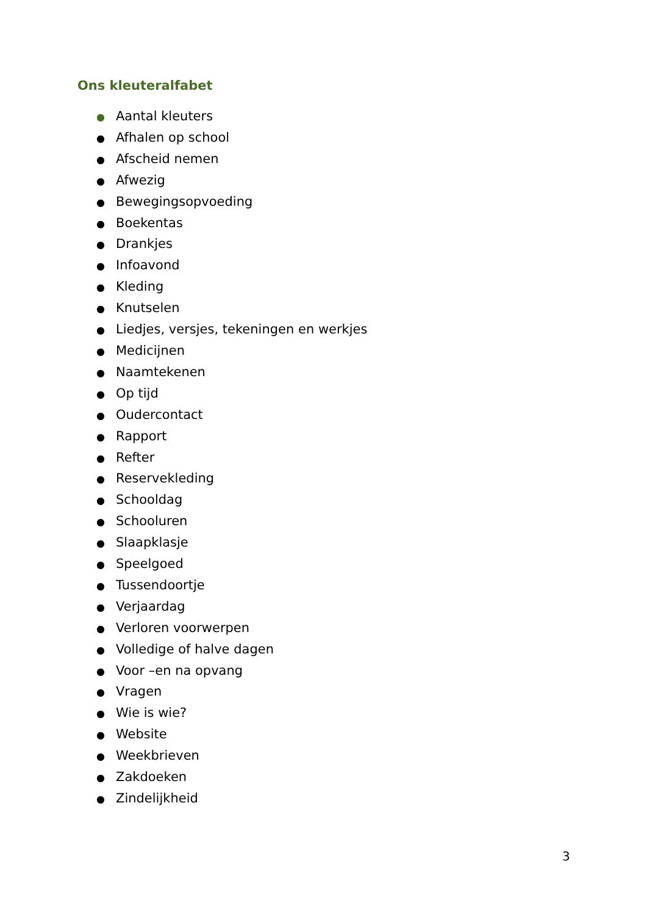Ons kleuteralfabet
● Aantal kleuters
● Afhalen op school
● Afscheid nemen
● Afwezig
● Bewegingsopvoeding
● Boekentas
● Drankjes
● Infoavond
● Kleding
● Knutselen
● Liedjes, versjes, tekeningen en werkjes
● Medicijnen
● Naamtekenen
● Op tijd
● Oudercontact
● Rapport
● Refter
● Reservekleding
● Schooldag
● Schooluren
● Slaapklasje
● Speelgoed
● Tussendoortje
● Verjaardag
● Verloren voorwerpen
● Volledige of halve dagen
● Voor –en na opvang
● Vragen
● Wie is wie?
● Website
● Weekbrieven
● Zakdoeken
● Zindelijkheid
3